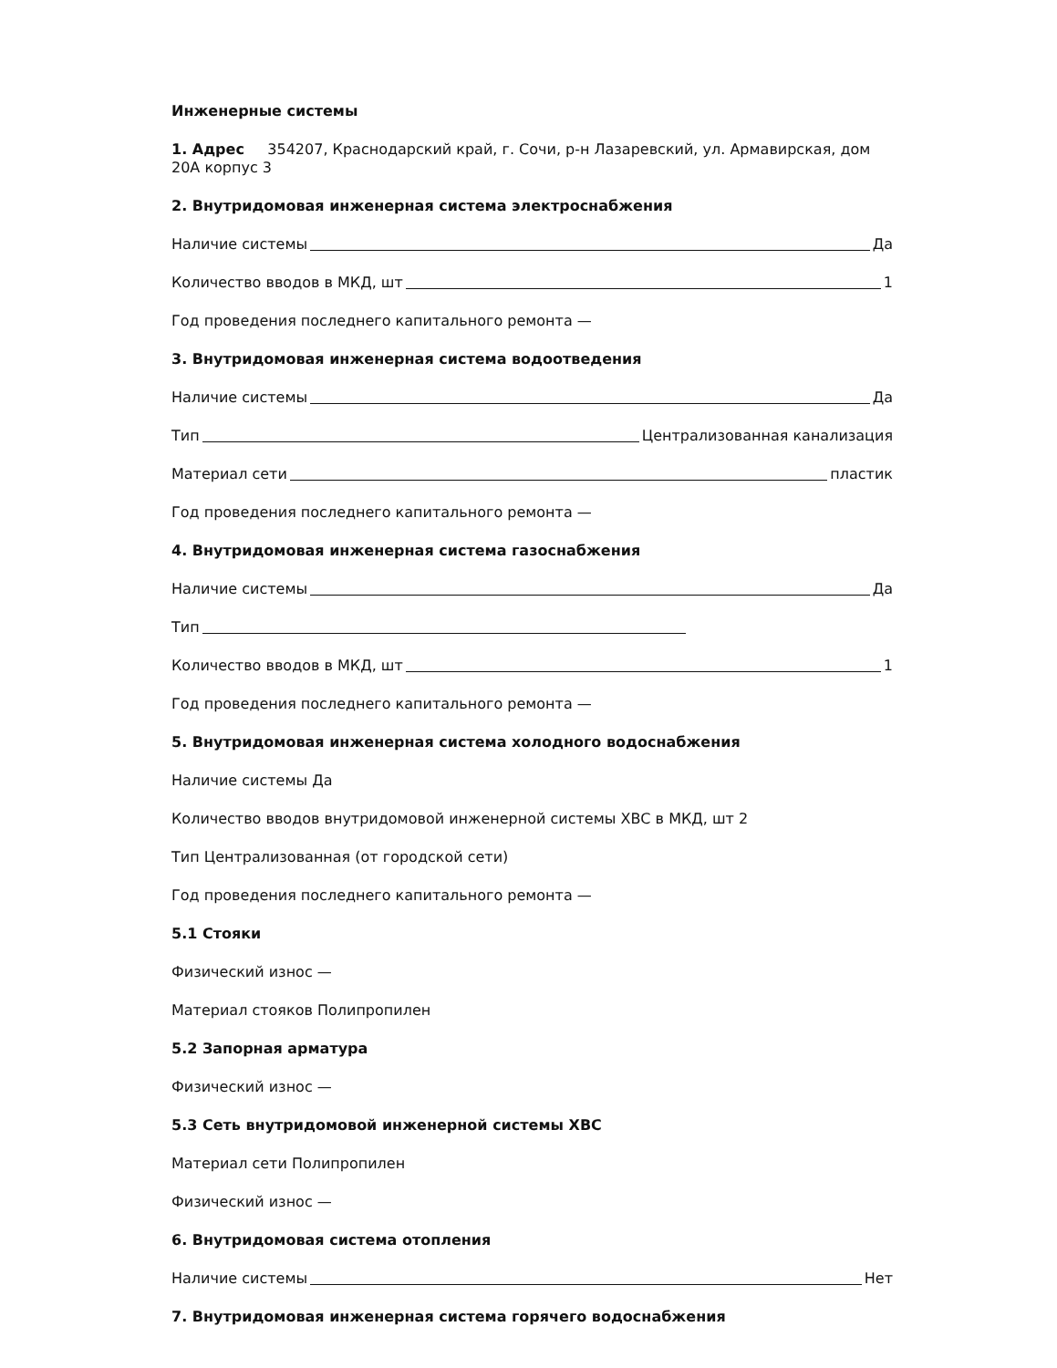Инженерные системы
1. Адрес 354207, Краснодарский край, г. Сочи, р-н Лазаревский, ул. Армавирская, дом 20А корпус 3
2. Внутридомовая инженерная система электроснабжения
Наличие системы Да
Количество вводов в МКД, шт 1
Год проведения последнего капитального ремонта —
3. Внутридомовая инженерная система водоотведения
Наличие системы Да
Тип Централизованная канализация
Материал сети пластик
Год проведения последнего капитального ремонта —
4. Внутридомовая инженерная система газоснабжения
Наличие системы Да
Тип
Количество вводов в МКД, шт 1
Год проведения последнего капитального ремонта —
5. Внутридомовая инженерная система холодного водоснабжения
Наличие системы Да
Количество вводов внутридомовой инженерной системы ХВС в МКД, шт 2
Тип Централизованная (от городской сети)
Год проведения последнего капитального ремонта —
5.1 Стояки
Физический износ —
Материал стояков Полипропилен
5.2 Запорная арматура
Физический износ —
5.3 Сеть внутридомовой инженерной системы ХВС
Материал сети Полипропилен
Физический износ —
6. Внутридомовая система отопления
Наличие системы Нет
7. Внутридомовая инженерная система горячего водоснабжения